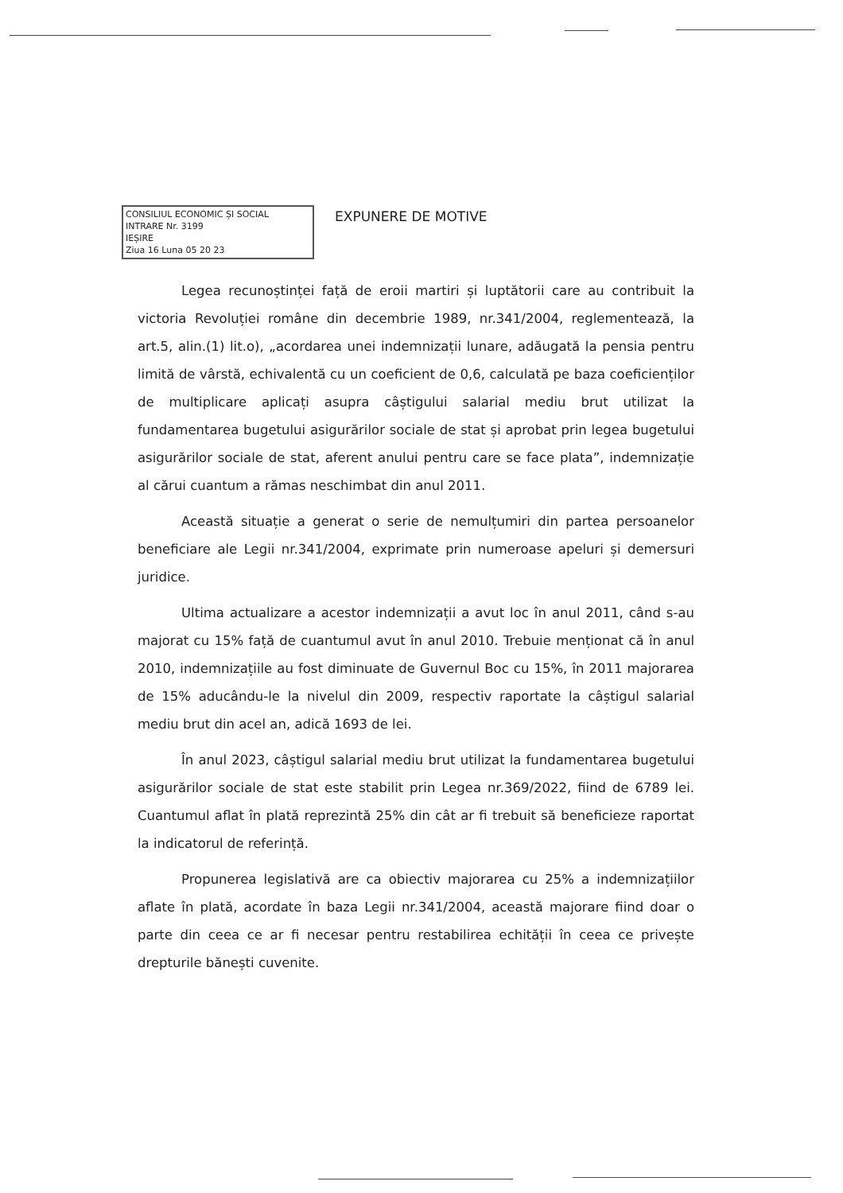CONSILIUL ECONOMIC ȘI SOCIAL
INTRARE Nr. 3199
IEȘIRE
Ziua 16 Luna 05 20 23
EXPUNERE DE MOTIVE
Legea recunoștinței față de eroii martiri și luptătorii care au contribuit la victoria Revoluției române din decembrie 1989, nr.341/2004, reglementează, la art.5, alin.(1) lit.o), „acordarea unei indemnizații lunare, adăugată la pensia pentru limită de vârstă, echivalentă cu un coeficient de 0,6, calculată pe baza coeficienților de multiplicare aplicați asupra câștigului salarial mediu brut utilizat la fundamentarea bugetului asigurărilor sociale de stat și aprobat prin legea bugetului asigurărilor sociale de stat, aferent anului pentru care se face plata”, indemnizație al cărui cuantum a rămas neschimbat din anul 2011.
Această situație a generat o serie de nemulțumiri din partea persoanelor beneficiare ale Legii nr.341/2004, exprimate prin numeroase apeluri și demersuri juridice.
Ultima actualizare a acestor indemnizații a avut loc în anul 2011, când s-au majorat cu 15% față de cuantumul avut în anul 2010. Trebuie menționat că în anul 2010, indemnizațiile au fost diminuate de Guvernul Boc cu 15%, în 2011 majorarea de 15% aducându-le la nivelul din 2009, respectiv raportate la câștigul salarial mediu brut din acel an, adică 1693 de lei.
În anul 2023, câștigul salarial mediu brut utilizat la fundamentarea bugetului asigurărilor sociale de stat este stabilit prin Legea nr.369/2022, fiind de 6789 lei. Cuantumul aflat în plată reprezintă 25% din cât ar fi trebuit să beneficieze raportat la indicatorul de referință.
Propunerea legislativă are ca obiectiv majorarea cu 25% a indemnizațiilor aflate în plată, acordate în baza Legii nr.341/2004, această majorare fiind doar o parte din ceea ce ar fi necesar pentru restabilirea echității în ceea ce privește drepturile bănești cuvenite.